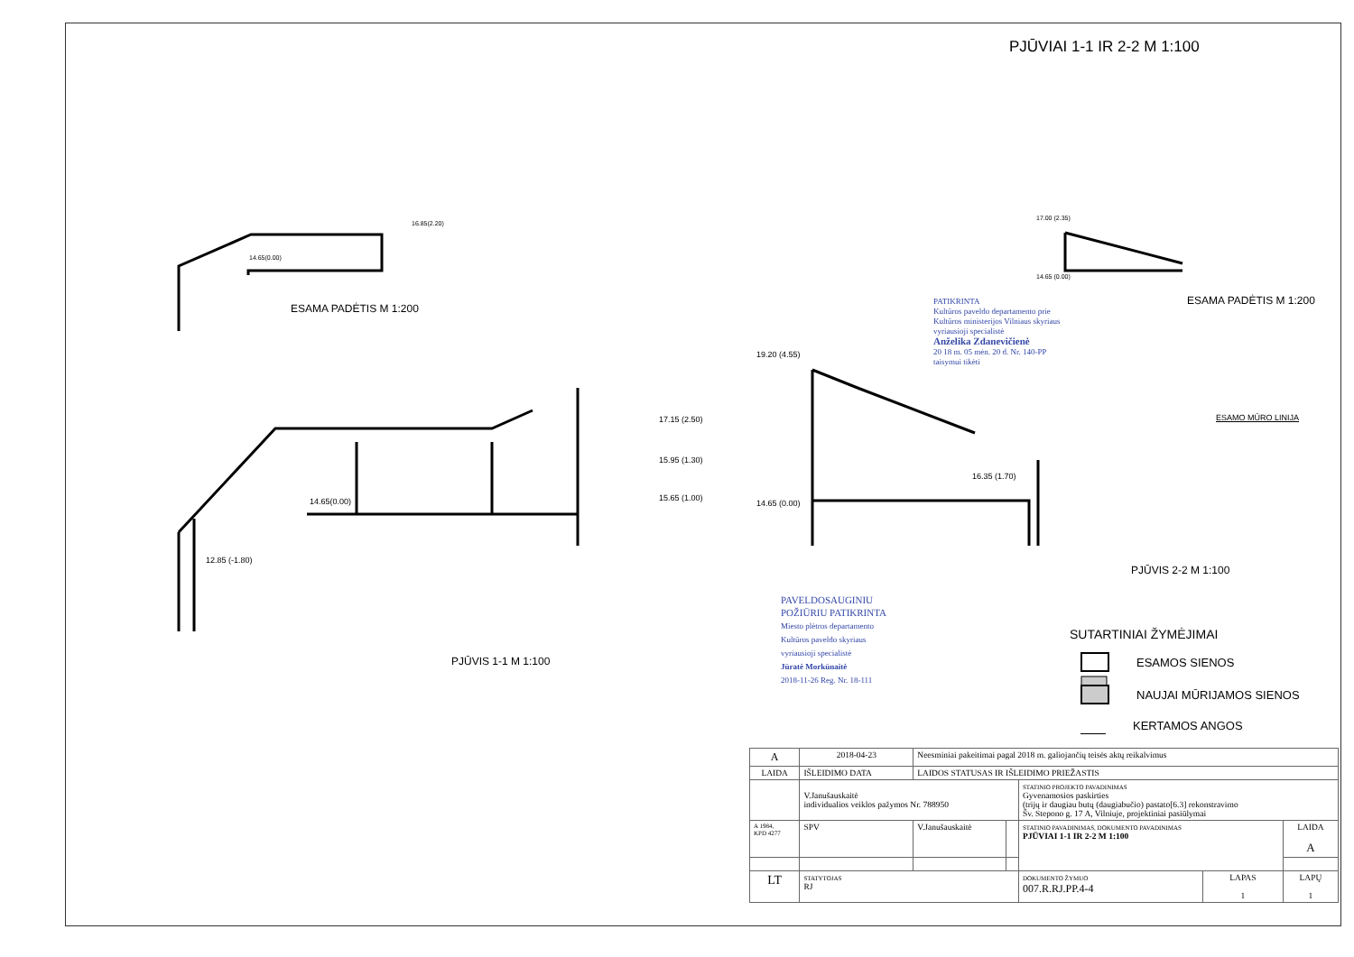PJŪVIAI 1-1 IR 2-2 M 1:100
ESAMA PADĖTIS M 1:200
ESAMA PADĖTIS M 1:200
16.85(2.20)
14.65(0.00)
17.00 (2.35)
14.65 (0.00)
17.15 (2.50)
15.95 (1.30)
15.65 (1.00)
14.65(0.00)
12.85 (-1.80)
19.20 (4.55)
14.65 (0.00)
16.35 (1.70)
ESAMO MŪRO LINIJA
PJŪVIS 2-2 M 1:100
PJŪVIS 1-1 M 1:100
PATIKRINTA
Kultūros paveldo departamento prie
Kultūros ministerijos Vilniaus skyriaus
vyriausioji specialistė
Anželika Zdanevičienė
20 18 m. 05 mėn. 20 d. Nr. 140-PP
taisymui tikėti
PAVELDOSAUGINIU
POŽIŪRIU PATIKRINTA
Miesto plėtros departamento
Kultūros paveldo skyriaus
vyriausioji specialistė
Jūratė Morkūnaitė
2018-11-26 Reg. Nr. 18-111
SUTARTINIAI ŽYMĖJIMAI
ESAMOS SIENOS
NAUJAI MŪRIJAMOS SIENOS
KERTAMOS ANGOS
| A | 2018-04-23 | Neesminiai pakeitimai pagal 2018 m. galiojančių teisės aktų reikalvimus | | | | |
| LAIDA | IŠLEIDIMO DATA | LAIDOS STATUSAS IR IŠLEIDIMO PRIEŽASTIS | | | | |
| | V.Janušauskaitė individualios veiklos pažymos Nr. 788950 | | | STATINIO PROJEKTO PAVADINIMAS Gyvenamosios paskirties (trijų ir daugiau butų (daugiabučio) pastato[6.3] rekonstravimo Šv. Stepono g. 17 A, Vilniuje, projektiniai pasiūlymai | | |
| A 1984, KPD 4277 | SPV | V.Janušauskaitė | | STATINIO PAVADINIMAS, DOKUMENTO PAVADINIMAS PJŪVIAI 1-1 IR 2-2 M 1:100 | | LAIDA A |
| LT | STATYTOJAS RJ | | | DOKUMENTO ŽYMUO 007.R.RJ.PP.4-4 | LAPAS 1 | LAPŲ 1 |